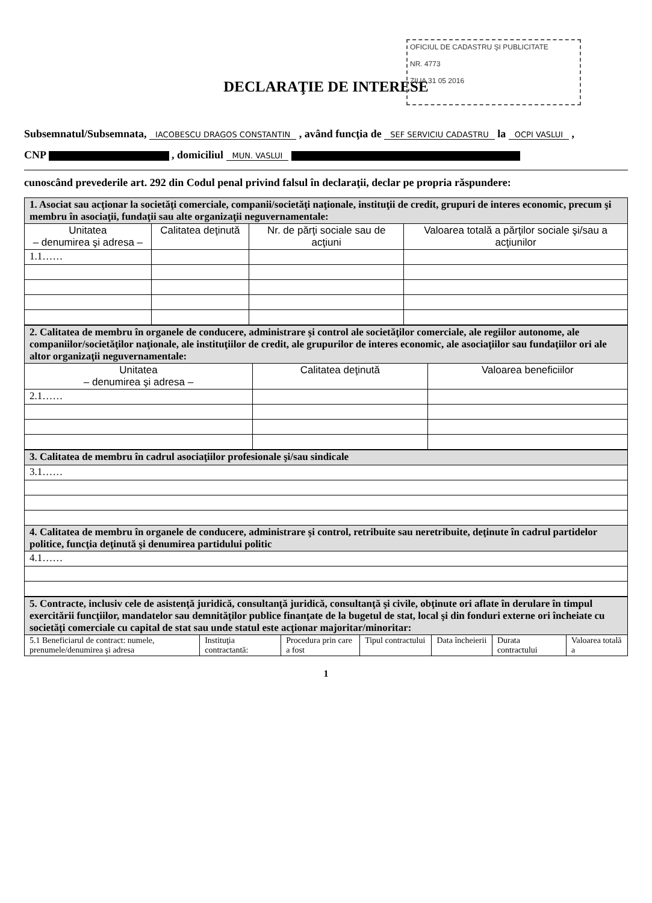OFICIUL DE CADASTRU ŞI PUBLICITATE
NR. 4773
ZIUA 31 05 2016
DECLARAŢIE DE INTERESE
Subsemnatul/Subsemnata, IACOBESCU DRAGOS CONSTANTIN , având funcţia de SEF SERVICIU CADASTRU la OCPI VASLUI ,
CNP , domiciliul MUN. VASLUI
cunoscând prevederile art. 292 din Codul penal privind falsul în declaraţii, declar pe propria răspundere:
| 1. Asociat sau acţionar la societăţi comerciale, companii/societăţi naţionale, instituţii de credit, grupuri de interes economic, precum şi membru în asociaţii, fundaţii sau alte organizaţii neguvernamentale: | | | |
| Unitatea – denumirea şi adresa – | Calitatea deţinută | Nr. de părţi sociale sau de acţiuni | Valoarea totală a părţilor sociale şi/sau a acţiunilor |
| 1.1…… | | | |
| 2. Calitatea de membru în organele de conducere, administrare şi control ale societăţilor comerciale, ale regiilor autonome, ale companiilor/societăţilor naţionale, ale instituţiilor de credit, ale grupurilor de interes economic, ale asociaţiilor sau fundaţiilor ori ale altor organizaţii neguvernamentale: | | |
| Unitatea – denumirea şi adresa – | Calitatea deţinută | Valoarea beneficiilor |
| 2.1…… | | |
| 3. Calitatea de membru în cadrul asociaţiilor profesionale şi/sau sindicale |
| 3.1…… |
| 4. Calitatea de membru în organele de conducere, administrare şi control, retribuite sau neretribuite, deţinute în cadrul partidelor politice, funcţia deţinută şi denumirea partidului politic |
| 4.1…… |
| 5. Contracte, inclusiv cele de asistenţă juridică, consultanţă juridică, consultanţă şi civile, obţinute ori aflate în derulare în timpul exercitării funcţiilor, mandatelor sau demnităţilor publice finanţate de la bugetul de stat, local şi din fonduri externe ori încheiate cu societăţi comerciale cu capital de stat sau unde statul este acţionar majoritar/minoritar: | | | | | | |
| 5.1 Beneficiarul de contract: numele, prenumele/denumirea şi adresa | Instituţia contractantă: | Procedura prin care a fost | Tipul contractului | Data încheierii | Durata contractului | Valoarea totală a |
1